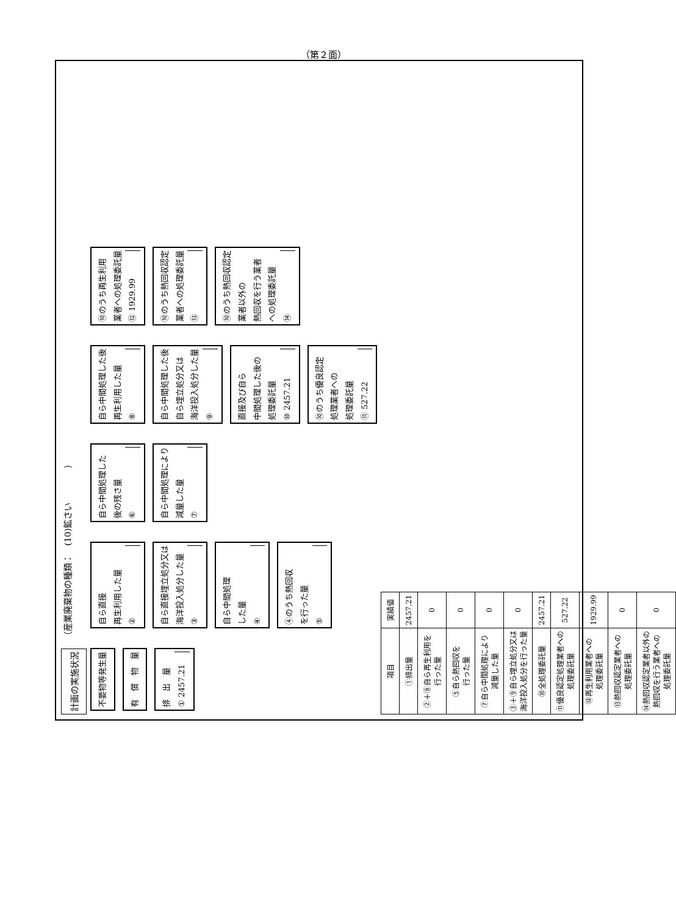（第２面）
計画の実施状況 （産業廃棄物の種類：　(10)鉱さい　　　　）
不要物等発生量
有　償　物　量
排　出　量 ① 2457.21
自ら直接
再生利用した量 ②
自ら直接埋立処分又は
海洋投入処分した量 ③
自ら中間処理
した量 ④
④のうち熱回収
を行った量 ⑤
自ら中間処理した
後の残さ量 ⑥
自ら中間処理により
減量した量 ⑦
自ら中間処理した後
再生利用した量 ⑧
自ら中間処理した後
自ら埋立処分又は
海洋投入処分した量 ⑨
直接及び自ら
中間処理した後の
処理委託量 ⑩ 2457.21
⑩のうち優良認定
処理業者への
処理委託量 ⑪ 527.22
⑩のうち再生利用
業者への処理委託量 ⑫ 1929.99
⑩のうち熱回収認定
業者への処理委託量 ⑬
⑩のうち熱回収認定
業者以外の
熱回収を行う業者
への処理委託量 ⑭
| 項目 | 実績値 |
| --- | --- |
| ①排出量 | 2457.21 |
| ②＋⑧自ら再生利用を 行った量 | 0 |
| ⑤自ら熱回収を 行った量 | 0 |
| ⑦自ら中間処理により 減量した量 | 0 |
| ③＋⑨自ら埋立処分又は 海洋投入処分を行った量 | 0 |
| ⑩全処理委託量 | 2457.21 |
| ⑪優良認定処理業者への 処理委託量 | 527.22 |
| ⑫再生利用業者への 処理委託量 | 1929.99 |
| ⑬熱回収認定業者への 処理委託量 | 0 |
| ⑭熱回収認定業者以外の 熱回収を行う業者への 処理委託量 | 0 |